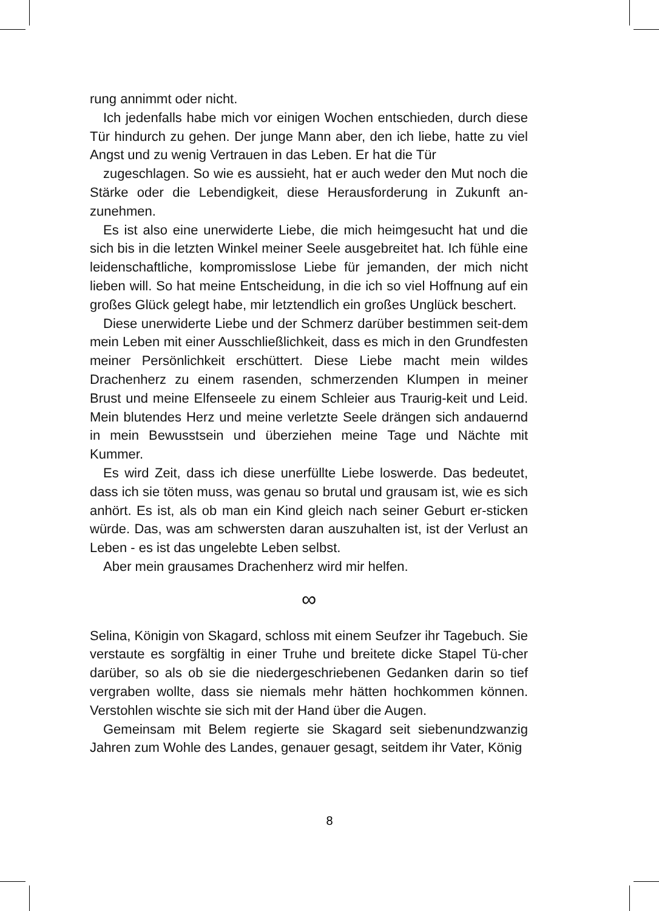rung annimmt oder nicht.
Ich jedenfalls habe mich vor einigen Wochen entschieden, durch diese Tür hindurch zu gehen. Der junge Mann aber, den ich liebe, hatte zu viel Angst und zu wenig Vertrauen in das Leben. Er hat die Tür
zugeschlagen. So wie es aussieht, hat er auch weder den Mut noch die Stärke oder die Lebendigkeit, diese Herausforderung in Zukunft an-zunehmen.
Es ist also eine unerwiderte Liebe, die mich heimgesucht hat und die sich bis in die letzten Winkel meiner Seele ausgebreitet hat. Ich fühle eine leidenschaftliche, kompromisslose Liebe für jemanden, der mich nicht lieben will. So hat meine Entscheidung, in die ich so viel Hoffnung auf ein großes Glück gelegt habe, mir letztendlich ein großes Unglück beschert.
Diese unerwiderte Liebe und der Schmerz darüber bestimmen seit-dem mein Leben mit einer Ausschließlichkeit, dass es mich in den Grundfesten meiner Persönlichkeit erschüttert. Diese Liebe macht mein wildes Drachenherz zu einem rasenden, schmerzenden Klumpen in meiner Brust und meine Elfenseele zu einem Schleier aus Traurig-keit und Leid. Mein blutendes Herz und meine verletzte Seele drängen sich andauernd in mein Bewusstsein und überziehen meine Tage und Nächte mit Kummer.
Es wird Zeit, dass ich diese unerfüllte Liebe loswerde. Das bedeutet, dass ich sie töten muss, was genau so brutal und grausam ist, wie es sich anhört. Es ist, als ob man ein Kind gleich nach seiner Geburt er-sticken würde. Das, was am schwersten daran auszuhalten ist, ist der Verlust an Leben - es ist das ungelebte Leben selbst.
Aber mein grausames Drachenherz wird mir helfen.
∞
Selina, Königin von Skagard, schloss mit einem Seufzer ihr Tagebuch. Sie verstaute es sorgfältig in einer Truhe und breitete dicke Stapel Tü-cher darüber, so als ob sie die niedergeschriebenen Gedanken darin so tief vergraben wollte, dass sie niemals mehr hätten hochkommen können. Verstohlen wischte sie sich mit der Hand über die Augen.
Gemeinsam mit Belem regierte sie Skagard seit siebenundzwanzig Jahren zum Wohle des Landes, genauer gesagt, seitdem ihr Vater, König
8